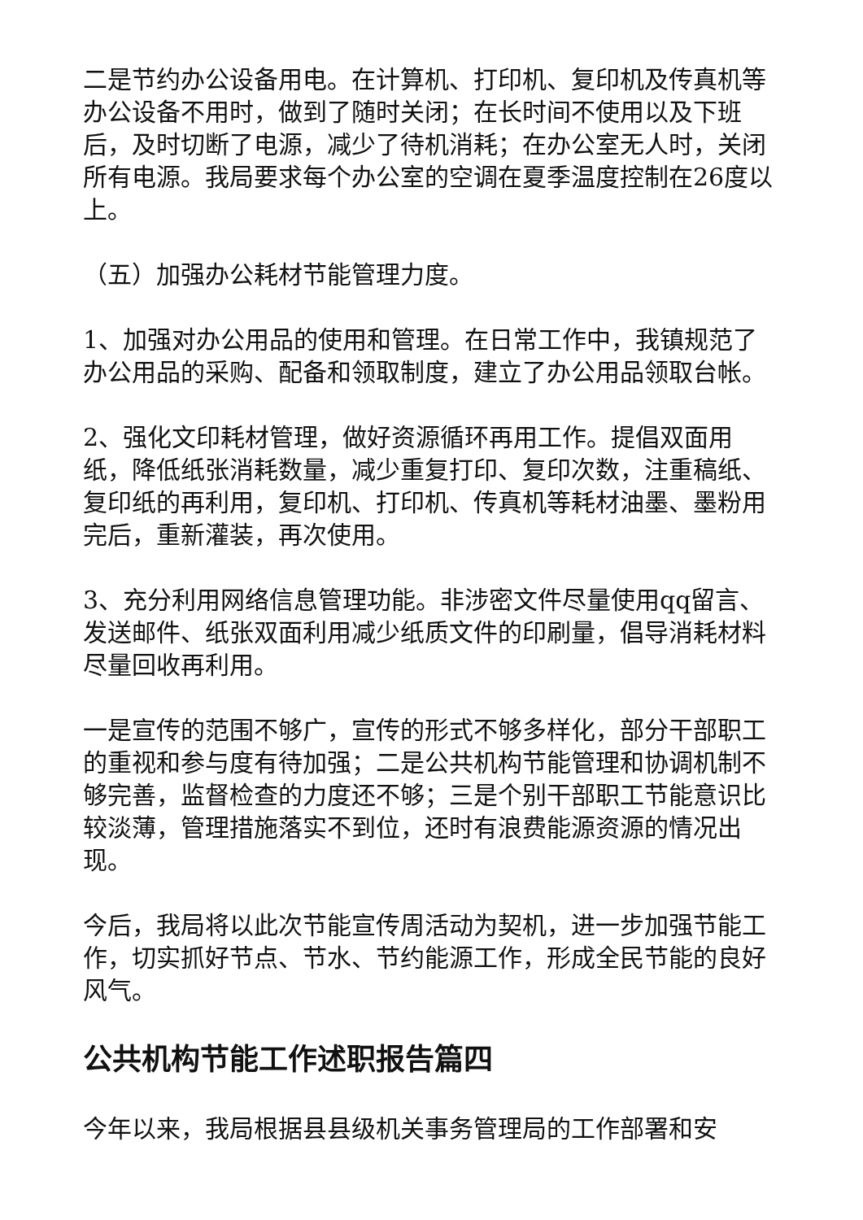二是节约办公设备用电。在计算机、打印机、复印机及传真机等办公设备不用时，做到了随时关闭；在长时间不使用以及下班后，及时切断了电源，减少了待机消耗；在办公室无人时，关闭所有电源。我局要求每个办公室的空调在夏季温度控制在26度以上。
（五）加强办公耗材节能管理力度。
1、加强对办公用品的使用和管理。在日常工作中，我镇规范了办公用品的采购、配备和领取制度，建立了办公用品领取台帐。
2、强化文印耗材管理，做好资源循环再用工作。提倡双面用纸，降低纸张消耗数量，减少重复打印、复印次数，注重稿纸、复印纸的再利用，复印机、打印机、传真机等耗材油墨、墨粉用完后，重新灌装，再次使用。
3、充分利用网络信息管理功能。非涉密文件尽量使用qq留言、发送邮件、纸张双面利用减少纸质文件的印刷量，倡导消耗材料尽量回收再利用。
一是宣传的范围不够广，宣传的形式不够多样化，部分干部职工的重视和参与度有待加强；二是公共机构节能管理和协调机制不够完善，监督检查的力度还不够；三是个别干部职工节能意识比较淡薄，管理措施落实不到位，还时有浪费能源资源的情况出现。
今后，我局将以此次节能宣传周活动为契机，进一步加强节能工作，切实抓好节点、节水、节约能源工作，形成全民节能的良好风气。
公共机构节能工作述职报告篇四
今年以来，我局根据县县级机关事务管理局的工作部署和安